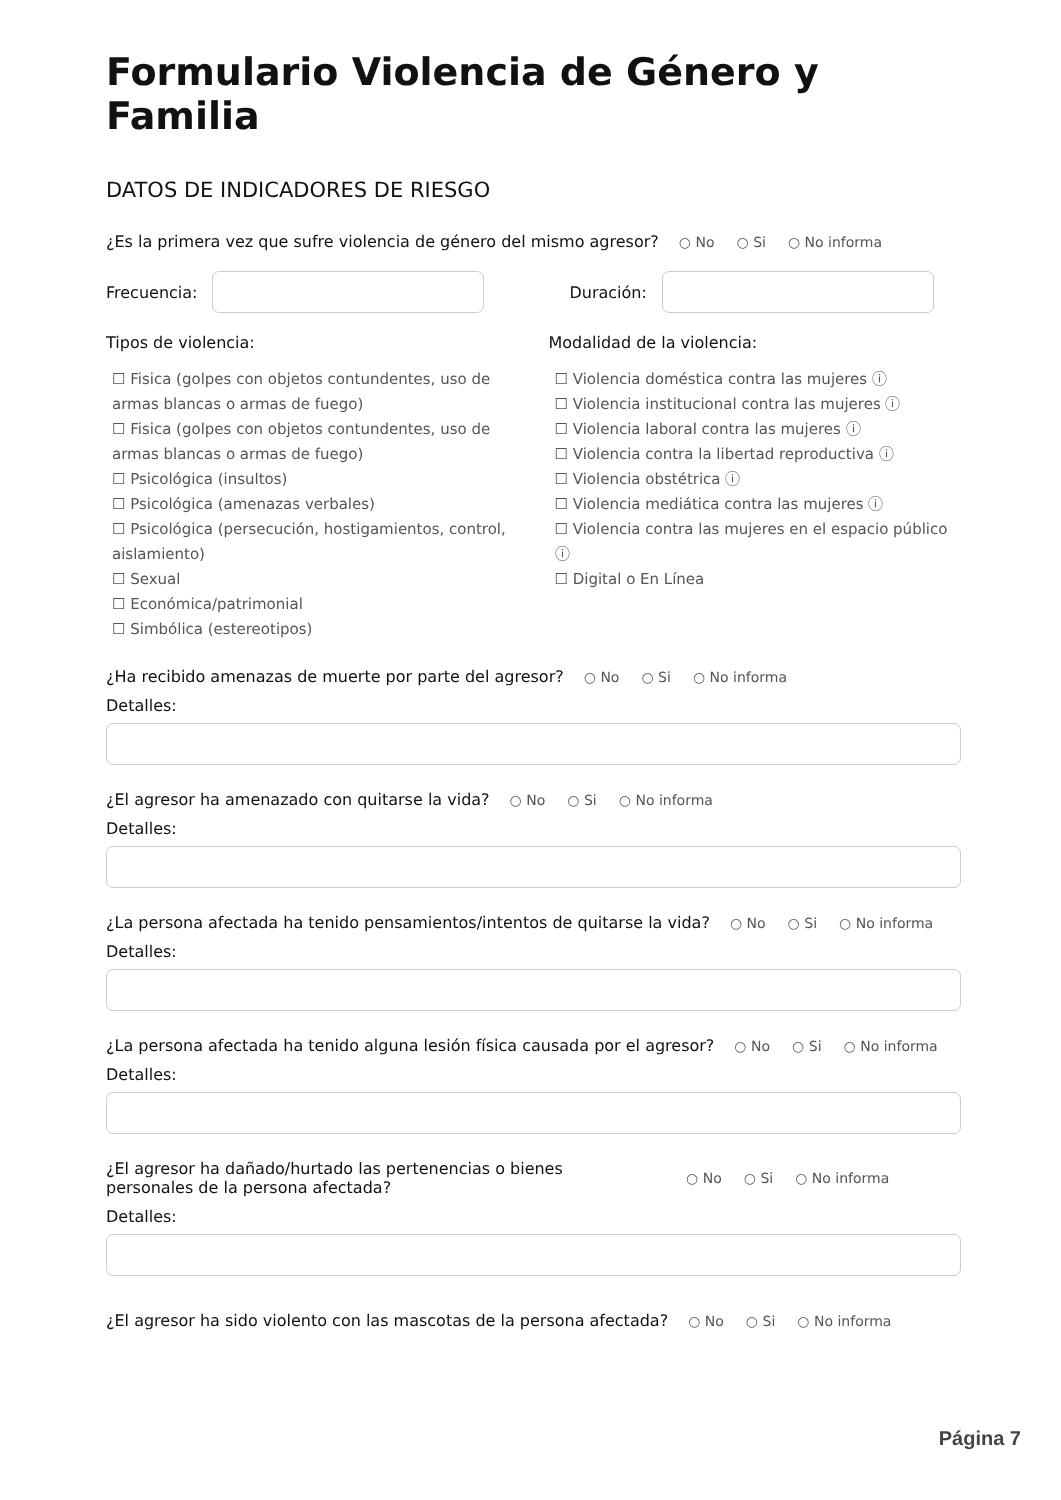Formulario Violencia de Género y Familia
DATOS DE INDICADORES DE RIESGO
¿Es la primera vez que sufre violencia de género del mismo agresor? ○ No ○ Si ○ No informa
Frecuencia:
Duración:
Tipos de violencia:
☐ Fisica (golpes con objetos contundentes, uso de armas blancas o armas de fuego)
☐ Fisica (golpes con objetos contundentes, uso de armas blancas o armas de fuego)
☐ Psicológica (insultos)
☐ Psicológica (amenazas verbales)
☐ Psicológica (persecución, hostigamientos, control, aislamiento)
☐ Sexual
☐ Económica/patrimonial
☐ Simbólica (estereotipos)
Modalidad de la violencia:
☐ Violencia doméstica contra las mujeres ⓘ
☐ Violencia institucional contra las mujeres ⓘ
☐ Violencia laboral contra las mujeres ⓘ
☐ Violencia contra la libertad reproductiva ⓘ
☐ Violencia obstétrica ⓘ
☐ Violencia mediática contra las mujeres ⓘ
☐ Violencia contra las mujeres en el espacio público
ⓘ
☐ Digital o En Línea
¿Ha recibido amenazas de muerte por parte del agresor? ○ No ○ Si ○ No informa
Detalles:
¿El agresor ha amenazado con quitarse la vida? ○ No ○ Si ○ No informa
Detalles:
¿La persona afectada ha tenido pensamientos/intentos de quitarse la vida? ○ No ○ Si ○ No informa
Detalles:
¿La persona afectada ha tenido alguna lesión física causada por el agresor? ○ No ○ Si ○ No informa
Detalles:
¿El agresor ha dañado/hurtado las pertenencias o bienes personales de la persona afectada? ○ No ○ Si ○ No informa
Detalles:
¿El agresor ha sido violento con las mascotas de la persona afectada? ○ No ○ Si ○ No informa
Página 7